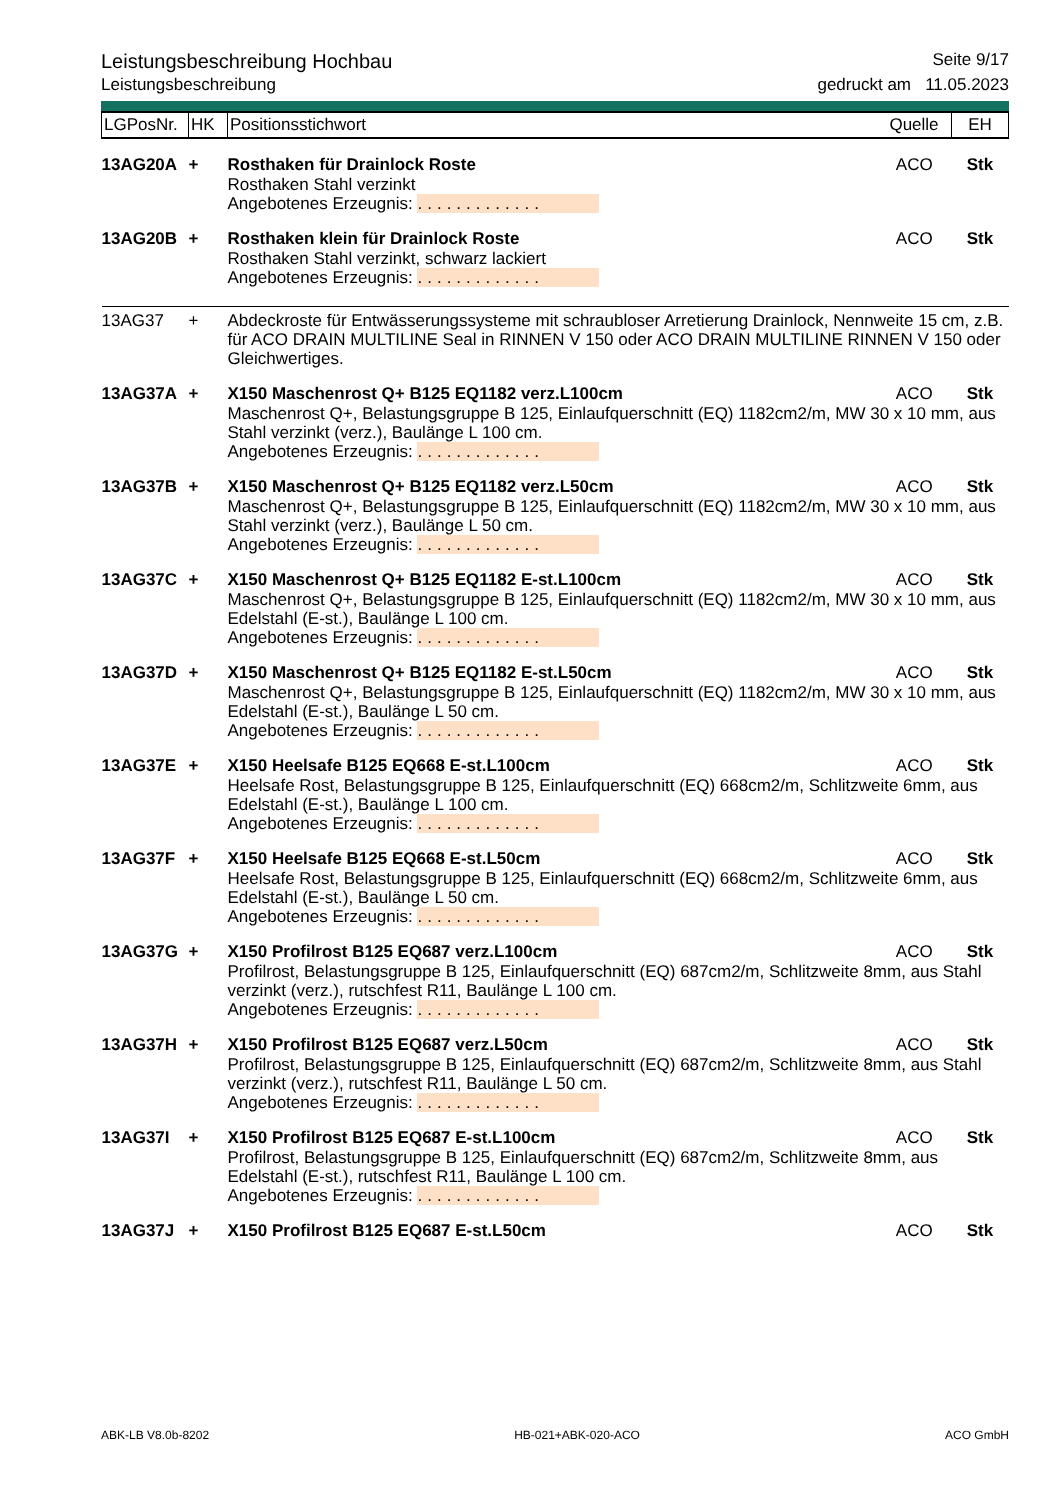Leistungsbeschreibung Hochbau Seite 9/17
Leistungsbeschreibung gedruckt am 11.05.2023
| LGPosNr. | HK | Positionsstichwort | Quelle | EH |
| 13AG20A | + | Rosthaken für Drainlock Roste | ACO | Stk |
| | | Rosthaken Stahl verzinkt Angebotenes Erzeugnis: ............. | | |
| 13AG20B | + | Rosthaken klein für Drainlock Roste | ACO | Stk |
| | | Rosthaken Stahl verzinkt, schwarz lackiert Angebotenes Erzeugnis: ............. | | |
| 13AG37 | + | Abdeckroste für Entwässerungssysteme mit schraubloser Arretierung Drainlock, Nennweite 15 cm, z.B. für ACO DRAIN MULTILINE Seal in RINNEN V 150 oder ACO DRAIN MULTILINE RINNEN V 150 oder Gleichwertiges. | | |
| 13AG37A | + | X150 Maschenrost Q+ B125 EQ1182 verz.L100cm | ACO | Stk |
| | | Maschenrost Q+, Belastungsgruppe B 125, Einlaufquerschnitt (EQ) 1182cm2/m, MW 30 x 10 mm, aus Stahl verzinkt (verz.), Baulänge L 100 cm. Angebotenes Erzeugnis: ............. | | |
| 13AG37B | + | X150 Maschenrost Q+ B125 EQ1182 verz.L50cm | ACO | Stk |
| | | Maschenrost Q+, Belastungsgruppe B 125, Einlaufquerschnitt (EQ) 1182cm2/m, MW 30 x 10 mm, aus Stahl verzinkt (verz.), Baulänge L 50 cm. Angebotenes Erzeugnis: ............. | | |
| 13AG37C | + | X150 Maschenrost Q+ B125 EQ1182 E-st.L100cm | ACO | Stk |
| | | Maschenrost Q+, Belastungsgruppe B 125, Einlaufquerschnitt (EQ) 1182cm2/m, MW 30 x 10 mm, aus Edelstahl (E-st.), Baulänge L 100 cm. Angebotenes Erzeugnis: ............. | | |
| 13AG37D | + | X150 Maschenrost Q+ B125 EQ1182 E-st.L50cm | ACO | Stk |
| | | Maschenrost Q+, Belastungsgruppe B 125, Einlaufquerschnitt (EQ) 1182cm2/m, MW 30 x 10 mm, aus Edelstahl (E-st.), Baulänge L 50 cm. Angebotenes Erzeugnis: ............. | | |
| 13AG37E | + | X150 Heelsafe B125 EQ668 E-st.L100cm | ACO | Stk |
| | | Heelsafe Rost, Belastungsgruppe B 125, Einlaufquerschnitt (EQ) 668cm2/m, Schlitzweite 6mm, aus Edelstahl (E-st.), Baulänge L 100 cm. Angebotenes Erzeugnis: ............. | | |
| 13AG37F | + | X150 Heelsafe B125 EQ668 E-st.L50cm | ACO | Stk |
| | | Heelsafe Rost, Belastungsgruppe B 125, Einlaufquerschnitt (EQ) 668cm2/m, Schlitzweite 6mm, aus Edelstahl (E-st.), Baulänge L 50 cm. Angebotenes Erzeugnis: ............. | | |
| 13AG37G | + | X150 Profilrost B125 EQ687 verz.L100cm | ACO | Stk |
| | | Profilrost, Belastungsgruppe B 125, Einlaufquerschnitt (EQ) 687cm2/m, Schlitzweite 8mm, aus Stahl verzinkt (verz.), rutschfest R11, Baulänge L 100 cm. Angebotenes Erzeugnis: ............. | | |
| 13AG37H | + | X150 Profilrost B125 EQ687 verz.L50cm | ACO | Stk |
| | | Profilrost, Belastungsgruppe B 125, Einlaufquerschnitt (EQ) 687cm2/m, Schlitzweite 8mm, aus Stahl verzinkt (verz.), rutschfest R11, Baulänge L 50 cm. Angebotenes Erzeugnis: ............. | | |
| 13AG37I | + | X150 Profilrost B125 EQ687 E-st.L100cm | ACO | Stk |
| | | Profilrost, Belastungsgruppe B 125, Einlaufquerschnitt (EQ) 687cm2/m, Schlitzweite 8mm, aus Edelstahl (E-st.), rutschfest R11, Baulänge L 100 cm. Angebotenes Erzeugnis: ............. | | |
| 13AG37J | + | X150 Profilrost B125 EQ687 E-st.L50cm | ACO | Stk |
ABK-LB V8.0b-8202 HB-021+ABK-020-ACO ACO GmbH